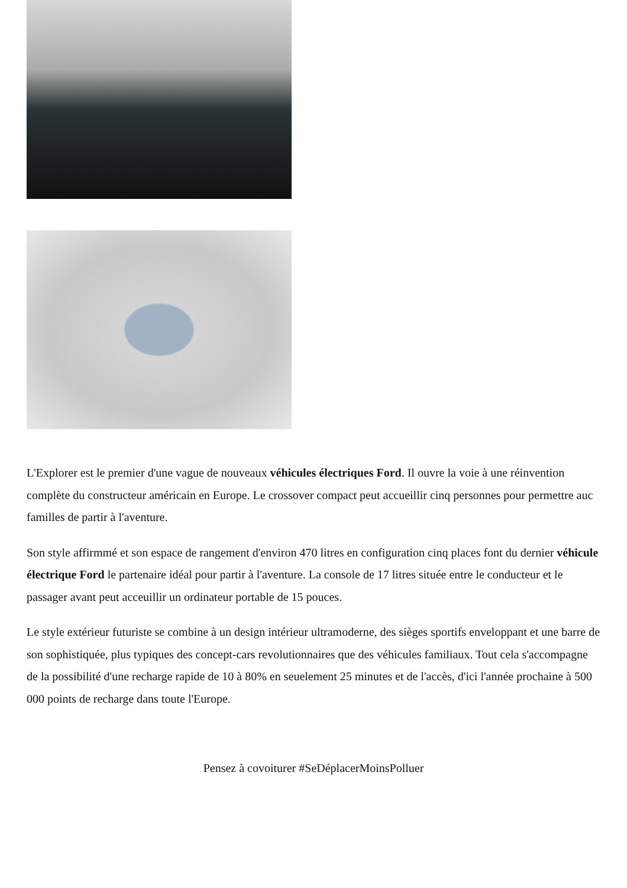L'Explorer est le premier d'une vague de nouveaux véhicules électriques Ford. Il ouvre la voie à une réinvention complète du constructeur américain en Europe. Le crossover compact peut accueillir cinq personnes pour permettre auc familles de partir à l'aventure.
Son style affirmmé et son espace de rangement d'environ 470 litres en configuration cinq places font du dernier véhicule électrique Ford le partenaire idéal pour partir à l'aventure. La console de 17 litres située entre le conducteur et le passager avant peut acceuillir un ordinateur portable de 15 pouces.
Le style extérieur futuriste se combine à un design intérieur ultramoderne, des sièges sportifs enveloppant et une barre de son sophistiquée, plus typiques des concept-cars revolutionnaires que des véhicules familiaux. Tout cela s'accompagne de la possibilité d'une recharge rapide de 10 à 80% en seuelement 25 minutes et de l'accès, d'ici l'année prochaine à 500 000 points de recharge dans toute l'Europe.
Pensez à covoiturer #SeDéplacerMoinsPolluer